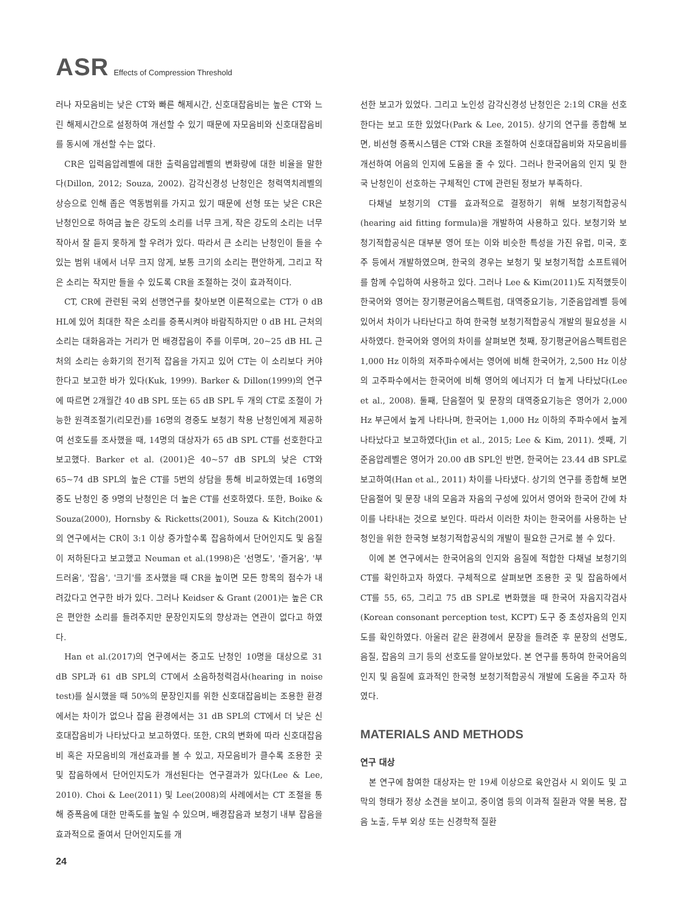ASR Effects of Compression Threshold
러나 자모음비는 낮은 CT와 빠른 해제시간, 신호대잡음비는 높은 CT와 느린 해제시간으로 설정하여 개선할 수 있기 때문에 자모음비와 신호대잡음비를 동시에 개선할 수는 없다.
CR은 입력음압레벨에 대한 출력음압레벨의 변화량에 대한 비율을 말한다(Dillon, 2012; Souza, 2002). 감각신경성 난청인은 청력역치레벨의 상승으로 인해 좁은 역동범위를 가지고 있기 때문에 선형 또는 낮은 CR은 난청인으로 하여금 높은 강도의 소리를 너무 크게, 작은 강도의 소리는 너무 작아서 잘 듣지 못하게 할 우려가 있다. 따라서 큰 소리는 난청인이 들을 수 있는 범위 내에서 너무 크지 않게, 보통 크기의 소리는 편안하게, 그리고 작은 소리는 작지만 들을 수 있도록 CR을 조절하는 것이 효과적이다.
CT, CR에 관련된 국외 선행연구를 찾아보면 이론적으로는 CT가 0 dB HL에 있어 최대한 작은 소리를 증폭시켜야 바람직하지만 0 dB HL 근처의 소리는 대화음과는 거리가 먼 배경잡음이 주를 이루며, 20~25 dB HL 근처의 소리는 송화기의 전기적 잡음을 가지고 있어 CT는 이 소리보다 커야 한다고 보고한 바가 있다(Kuk, 1999). Barker & Dillon(1999)의 연구에 따르면 2개월간 40 dB SPL 또는 65 dB SPL 두 개의 CT로 조절이 가능한 원격조절기(리모컨)를 16명의 경중도 보청기 착용 난청인에게 제공하여 선호도를 조사했을 때, 14명의 대상자가 65 dB SPL CT를 선호한다고 보고했다. Barker et al. (2001)은 40~57 dB SPL의 낮은 CT와 65~74 dB SPL의 높은 CT를 5번의 상담을 통해 비교하였는데 16명의 중도 난청인 중 9명의 난청인은 더 높은 CT를 선호하였다. 또한, Boike & Souza(2000), Hornsby & Ricketts(2001), Souza & Kitch(2001)의 연구에서는 CR이 3:1 이상 증가할수록 잡음하에서 단어인지도 및 음질이 저하된다고 보고했고 Neuman et al.(1998)은 '선명도', '즐거움', '부드러움', '잡음', '크기'를 조사했을 때 CR을 높이면 모든 항목의 점수가 내려갔다고 연구한 바가 있다. 그러나 Keidser & Grant (2001)는 높은 CR은 편안한 소리를 들려주지만 문장인지도의 향상과는 연관이 없다고 하였다.
Han et al.(2017)의 연구에서는 중고도 난청인 10명을 대상으로 31 dB SPL과 61 dB SPL의 CT에서 소음하청력검사(hearing in noise test)를 실시했을 때 50%의 문장인지를 위한 신호대잡음비는 조용한 환경에서는 차이가 없으나 잡음 환경에서는 31 dB SPL의 CT에서 더 낮은 신호대잡음비가 나타났다고 보고하였다. 또한, CR의 변화에 따라 신호대잡음비 혹은 자모음비의 개선효과를 볼 수 있고, 자모음비가 클수록 조용한 곳 및 잡음하에서 단어인지도가 개선된다는 연구결과가 있다(Lee & Lee, 2010). Choi & Lee(2011) 및 Lee(2008)의 사례에서는 CT 조절을 통해 증폭음에 대한 만족도를 높일 수 있으며, 배경잡음과 보청기 내부 잡음을 효과적으로 줄여서 단어인지도를 개
선한 보고가 있었다. 그리고 노인성 감각신경성 난청인은 2:1의 CR을 선호한다는 보고 또한 있었다(Park & Lee, 2015). 상기의 연구를 종합해 보면, 비선형 증폭시스템은 CT와 CR을 조절하여 신호대잡음비와 자모음비를 개선하여 어음의 인지에 도움을 줄 수 있다. 그러나 한국어음의 인지 및 한국 난청인이 선호하는 구체적인 CT에 관련된 정보가 부족하다.
다채널 보청기의 CT를 효과적으로 결정하기 위해 보청기적합공식(hearing aid fitting formula)을 개발하여 사용하고 있다. 보청기와 보청기적합공식은 대부분 영어 또는 이와 비슷한 특성을 가진 유럽, 미국, 호주 등에서 개발하였으며, 한국의 경우는 보청기 및 보청기적합 소프트웨어를 함께 수입하여 사용하고 있다. 그러나 Lee & Kim(2011)도 지적했듯이 한국어와 영어는 장기평균어음스펙트럼, 대역중요기능, 기준음압레벨 등에 있어서 차이가 나타난다고 하여 한국형 보청기적합공식 개발의 필요성을 시사하였다. 한국어와 영어의 차이를 살펴보면 첫째, 장기평균어음스펙트럼은 1,000 Hz 이하의 저주파수에서는 영어에 비해 한국어가, 2,500 Hz 이상의 고주파수에서는 한국어에 비해 영어의 에너지가 더 높게 나타났다(Lee et al., 2008). 둘째, 단음절어 및 문장의 대역중요기능은 영어가 2,000 Hz 부근에서 높게 나타나며, 한국어는 1,000 Hz 이하의 주파수에서 높게 나타났다고 보고하였다(Jin et al., 2015; Lee & Kim, 2011). 셋째, 기준음압레벨은 영어가 20.00 dB SPL인 반면, 한국어는 23.44 dB SPL로 보고하여(Han et al., 2011) 차이를 나타냈다. 상기의 연구를 종합해 보면 단음절어 및 문장 내의 모음과 자음의 구성에 있어서 영어와 한국어 간에 차이를 나타내는 것으로 보인다. 따라서 이러한 차이는 한국어를 사용하는 난청인을 위한 한국형 보청기적합공식의 개발이 필요한 근거로 볼 수 있다.
이에 본 연구에서는 한국어음의 인지와 음질에 적합한 다채널 보청기의 CT를 확인하고자 하였다. 구체적으로 살펴보면 조용한 곳 및 잡음하에서 CT를 55, 65, 그리고 75 dB SPL로 변화했을 때 한국어 자음지각검사(Korean consonant perception test, KCPT) 도구 중 초성자음의 인지도를 확인하였다. 아울러 같은 환경에서 문장을 들려준 후 문장의 선명도, 음질, 잡음의 크기 등의 선호도를 알아보았다. 본 연구를 통하여 한국어음의 인지 및 음질에 효과적인 한국형 보청기적합공식 개발에 도움을 주고자 하였다.
MATERIALS AND METHODS
연구 대상
본 연구에 참여한 대상자는 만 19세 이상으로 육안검사 시 외이도 및 고막의 형태가 정상 소견을 보이고, 중이염 등의 이과적 질환과 약물 복용, 잡음 노출, 두부 외상 또는 신경학적 질환
24